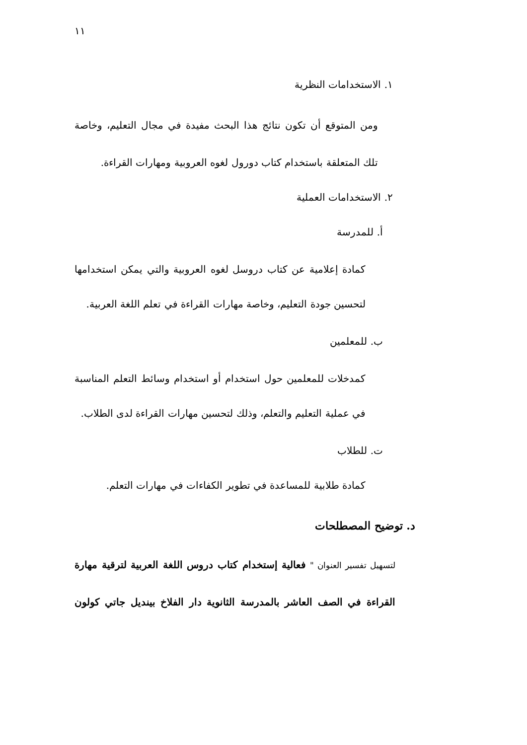١١
١. الاستخدامات النظرية
ومن المتوقع أن تكون نتائج هذا البحث مفيدة في مجال التعليم، وخاصة
تلك المتعلقة باستخدام كتاب دورول لغوه العروبية ومهارات القراءة.
٢. الاستخدامات العملية
أ. للمدرسة
كمادة إعلامية عن كتاب دروسل لغوه العروبية والتي يمكن استخدامها
لتحسين جودة التعليم، وخاصة مهارات القراءة في تعلم اللغة العربية.
ب. للمعلمين
كمدخلات للمعلمين حول استخدام أو استخدام وسائط التعلم المناسبة
في عملية التعليم والتعلم، وذلك لتحسين مهارات القراءة لدى الطلاب.
ت. للطلاب
كمادة طلابية للمساعدة في تطوير الكفاءات في مهارات التعلم.
د. توضيح المصطلحات
لتسهيل تفسير العنوان " فعالية إستخدام كتاب دروس اللغة العربية لترقية مهارة
القراءة في الصف العاشر بالمدرسة الثانوية دار الفلاخ بينديل جاتي كولون